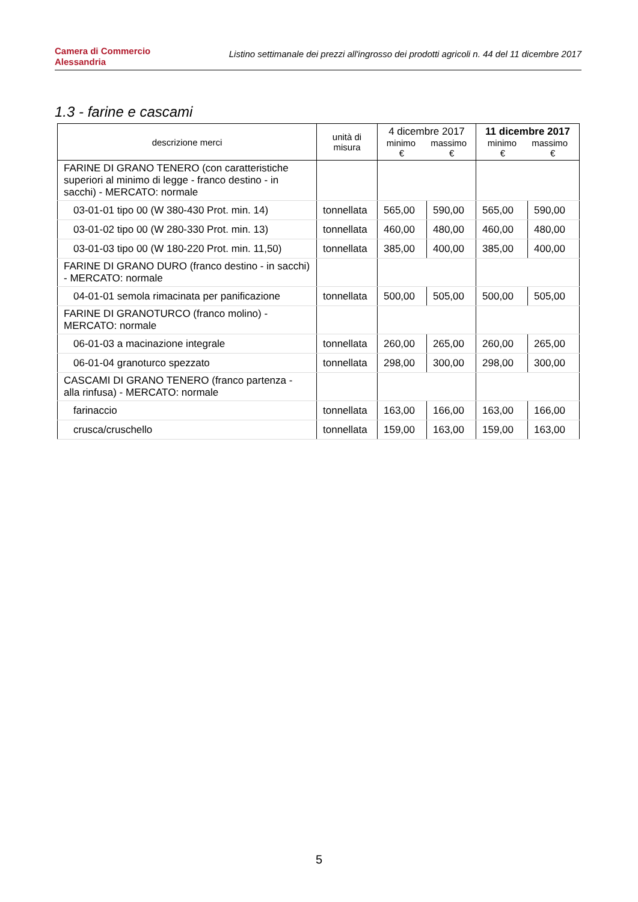Camera di Commercio
Alessandria
Listino settimanale dei prezzi all'ingrosso dei prodotti agricoli n. 44 del 11 dicembre 2017
1.3 - farine e cascami
| descrizione merci | unità di misura | 4 dicembre 2017 minimo massimo € € | | 11 dicembre 2017 minimo massimo € € | |
| --- | --- | --- | --- | --- | --- |
| FARINE DI GRANO TENERO (con caratteristiche superiori al minimo di legge - franco destino - in sacchi) - MERCATO: normale | | | | | |
| 03-01-01 tipo 00 (W 380-430 Prot. min. 14) | tonnellata | 565,00 | 590,00 | 565,00 | 590,00 |
| 03-01-02 tipo 00 (W 280-330 Prot. min. 13) | tonnellata | 460,00 | 480,00 | 460,00 | 480,00 |
| 03-01-03 tipo 00 (W 180-220 Prot. min. 11,50) | tonnellata | 385,00 | 400,00 | 385,00 | 400,00 |
| FARINE DI GRANO DURO (franco destino - in sacchi) - MERCATO: normale | | | | | |
| 04-01-01 semola rimacinata per panificazione | tonnellata | 500,00 | 505,00 | 500,00 | 505,00 |
| FARINE DI GRANOTURCO (franco molino) - MERCATO: normale | | | | | |
| 06-01-03 a macinazione integrale | tonnellata | 260,00 | 265,00 | 260,00 | 265,00 |
| 06-01-04 granoturco spezzato | tonnellata | 298,00 | 300,00 | 298,00 | 300,00 |
| CASCAMI DI GRANO TENERO (franco partenza - alla rinfusa) - MERCATO: normale | | | | | |
| farinaccio | tonnellata | 163,00 | 166,00 | 163,00 | 166,00 |
| crusca/cruschello | tonnellata | 159,00 | 163,00 | 159,00 | 163,00 |
5